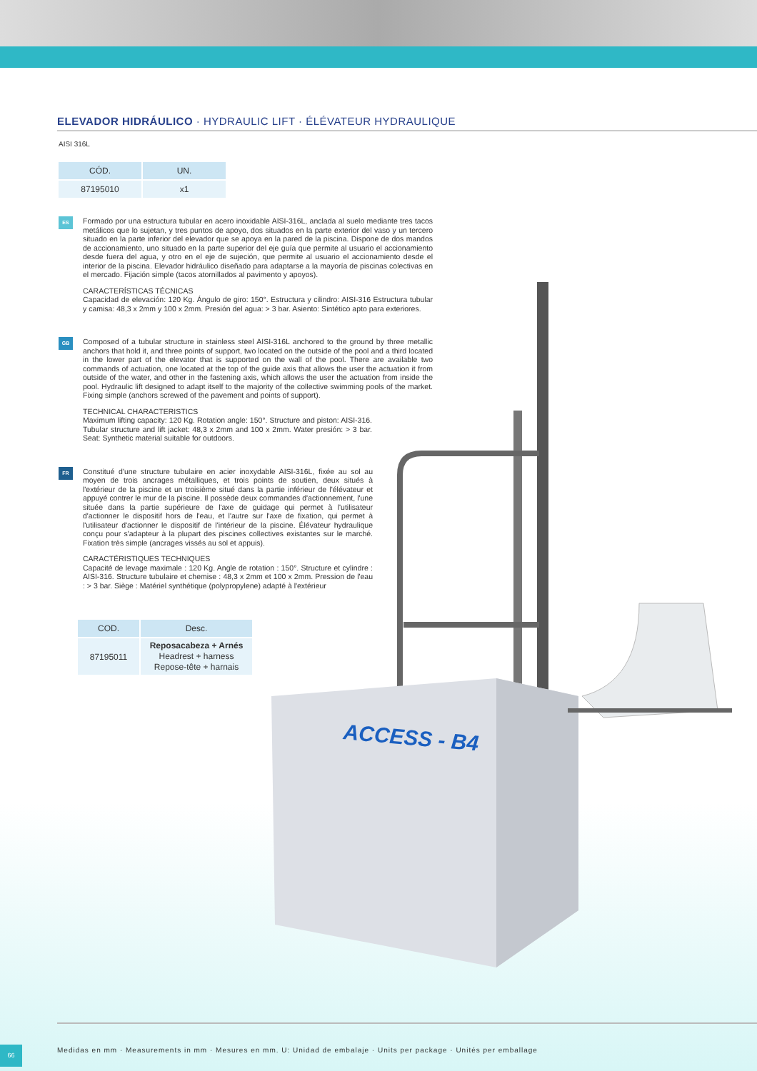ELEVADOR HIDRÁULICO · HYDRAULIC LIFT · ÉLÉVATEUR HYDRAULIQUE
AISI 316L
| CÓD. | UN. |
| --- | --- |
| 87195010 | x1 |
ES
Formado por una estructura tubular en acero inoxidable AISI-316L, anclada al suelo mediante tres tacos metálicos que lo sujetan, y tres puntos de apoyo, dos situados en la parte exterior del vaso y un tercero situado en la parte inferior del elevador que se apoya en la pared de la piscina. Dispone de dos mandos de accionamiento, uno situado en la parte superior del eje guía que permite al usuario el accionamiento desde fuera del agua, y otro en el eje de sujeción, que permite al usuario el accionamiento desde el interior de la piscina. Elevador hidráulico diseñado para adaptarse a la mayoría de piscinas colectivas en el mercado. Fijación simple (tacos atornillados al pavimento y apoyos).
CARACTERÍSTICAS TÉCNICAS
Capacidad de elevación: 120 Kg. Ángulo de giro: 150°. Estructura y cilindro: AISI-316 Estructura tubular y camisa: 48,3 x 2mm y 100 x 2mm. Presión del agua: > 3 bar. Asiento: Sintético apto para exteriores.
GB
Composed of a tubular structure in stainless steel AISI-316L anchored to the ground by three metallic anchors that hold it, and three points of support, two located on the outside of the pool and a third located in the lower part of the elevator that is supported on the wall of the pool. There are available two commands of actuation, one located at the top of the guide axis that allows the user the actuation it from outside of the water, and other in the fastening axis, which allows the user the actuation from inside the pool. Hydraulic lift designed to adapt itself to the majority of the collective swimming pools of the market. Fixing simple (anchors screwed of the pavement and points of support).
TECHNICAL CHARACTERISTICS
Maximum lifting capacity: 120 Kg. Rotation angle: 150°. Structure and piston: AISI-316. Tubular structure and lift jacket: 48,3 x 2mm and 100 x 2mm. Water presión: > 3 bar. Seat: Synthetic material suitable for outdoors.
FR
Constitué d'une structure tubulaire en acier inoxydable AISI-316L, fixée au sol au moyen de trois ancrages métalliques, et trois points de soutien, deux situés à l'extérieur de la piscine et un troisième situé dans la partie inférieur de l'élévateur et appuyé contrer le mur de la piscine. Il possède deux commandes d'actionnement, l'une située dans la partie supérieure de l'axe de guidage qui permet à l'utilisateur d'actionner le dispositif hors de l'eau, et l'autre sur l'axe de fixation, qui permet à l'utilisateur d'actionner le dispositif de l'intérieur de la piscine. Élévateur hydraulique conçu pour s'adapteur à la plupart des piscines collectives existantes sur le marché. Fixation très simple (ancrages vissés au sol et appuis).
CARACTÉRISTIQUES TECHNIQUES
Capacité de levage maximale : 120 Kg. Angle de rotation : 150°. Structure et cylindre : AISI-316. Structure tubulaire et chemise : 48,3 x 2mm et 100 x 2mm. Pression de l'eau : > 3 bar. Siège : Matériel synthétique (polypropylene) adapté à l'extérieur
| COD. | Desc. |
| --- | --- |
| 87195011 | Reposacabeza + Arnés Headrest + harness Repose-tête + harnais |
ACCESS - B4
Medidas en mm · Measurements in mm · Mesures en mm. U: Unidad de embalaje · Units per package · Unités per emballage
66